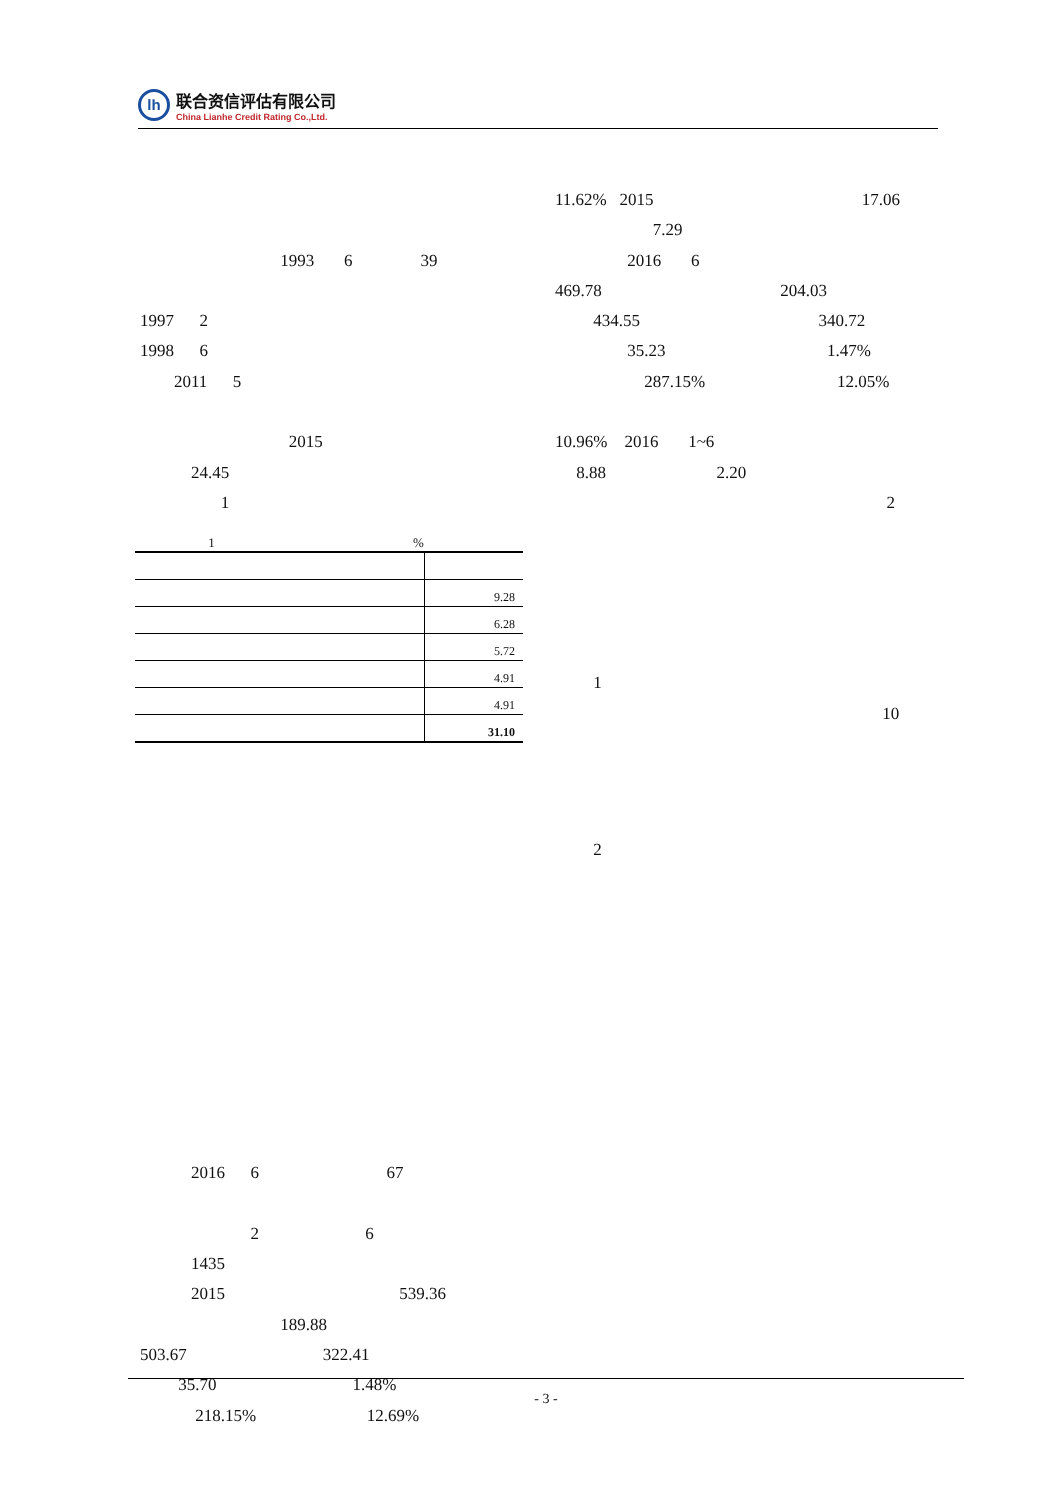lh
联合资信评估有限公司
China Lianhe Credit Rating Co.,Ltd.
1993 6 39
1997 2
1998 6
2011 5
2015
24.45
1
1 %
| | 9.28 |
| | 6.28 |
| | 5.72 |
| | 4.91 |
| | 4.91 |
| | 31.10 |
2016 6 67
2 6
1435
2015 539.36
189.88
503.67 322.41
35.70 1.48%
218.15% 12.69%
11.62% 2015 17.06
7.29
2016 6
469.78 204.03
434.55 340.72
35.23 1.47%
287.15% 12.05%
10.96% 2016 1~6
8.88 2.20
2
1
10
2
- 3 -